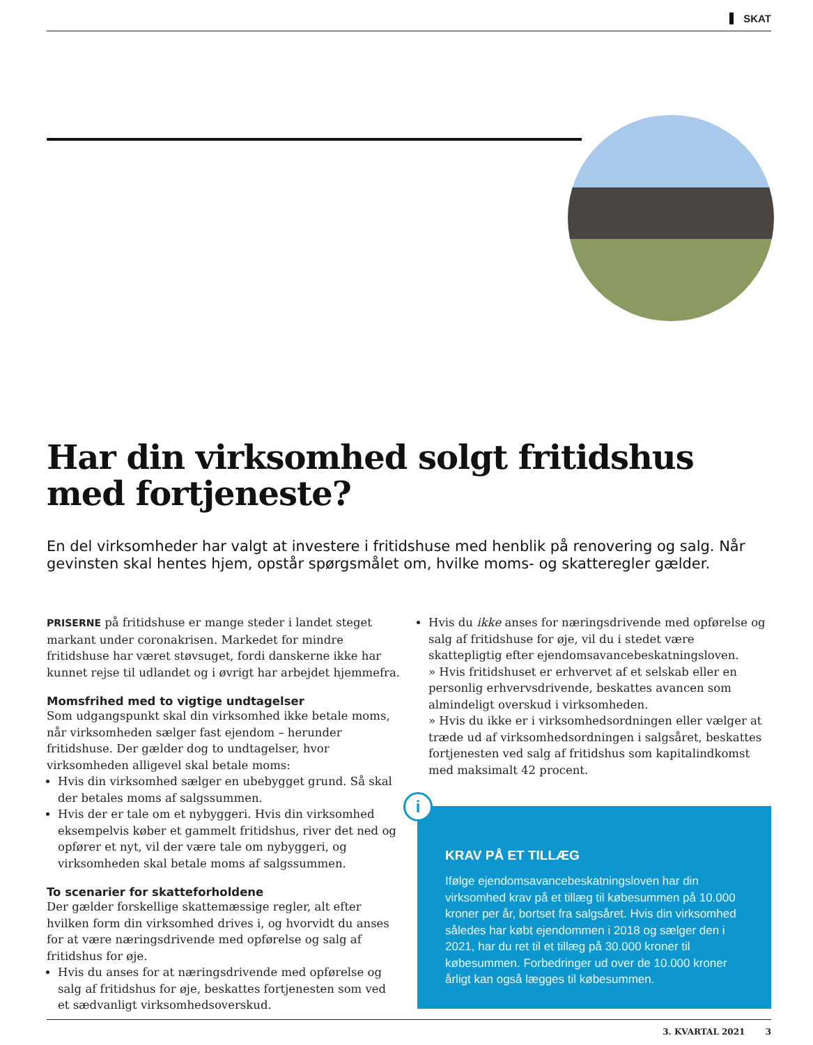SKAT
Har din virksomhed solgt fritidshus
med fortjeneste?
En del virksomheder har valgt at investere i fritidshuse med henblik på renovering og salg. Når gevinsten skal hentes hjem, opstår spørgsmålet om, hvilke moms- og skatteregler gælder.
PRISERNE på fritidshuse er mange steder i landet steget markant under coronakrisen. Markedet for mindre fritidshuse har været støvsuget, fordi danskerne ikke har kunnet rejse til udlandet og i øvrigt har arbejdet hjemmefra.
Momsfrihed med to vigtige undtagelser
Som udgangspunkt skal din virksomhed ikke betale moms, når virksomheden sælger fast ejendom – herunder fritidshuse. Der gælder dog to undtagelser, hvor virksomheden alligevel skal betale moms:
Hvis din virksomhed sælger en ubebygget grund. Så skal der betales moms af salgssummen.
Hvis der er tale om et nybyggeri. Hvis din virksomhed eksempelvis køber et gammelt fritidshus, river det ned og opfører et nyt, vil der være tale om nybyggeri, og virksomheden skal betale moms af salgssummen.
To scenarier for skatteforholdene
Der gælder forskellige skattemæssige regler, alt efter hvilken form din virksomhed drives i, og hvorvidt du anses for at være næringsdrivende med opførelse og salg af fritidshus for øje.
Hvis du anses for at næringsdrivende med opførelse og salg af fritidshus for øje, beskattes fortjenesten som ved et sædvanligt virksomhedsoverskud.
Hvis du ikke anses for næringsdrivende med opførelse og salg af fritidshuse for øje, vil du i stedet være skattepligtig efter ejendomsavancebeskatningsloven.
» Hvis fritidshuset er erhvervet af et selskab eller en personlig erhvervsdrivende, beskattes avancen som almindeligt overskud i virksomheden.
» Hvis du ikke er i virksomhedsordningen eller vælger at træde ud af virksomhedsordningen i salgsåret, beskattes fortjenesten ved salg af fritidshus som kapitalindkomst med maksimalt 42 procent.
i
KRAV PÅ ET TILLÆG
Ifølge ejendomsavancebeskatningsloven har din virksomhed krav på et tillæg til købesummen på 10.000 kroner per år, bortset fra salgsåret. Hvis din virksomhed således har købt ejendommen i 2018 og sælger den i 2021, har du ret til et tillæg på 30.000 kroner til købesummen. Forbedringer ud over de 10.000 kroner årligt kan også lægges til købesummen.
3. KVARTAL 2021 3